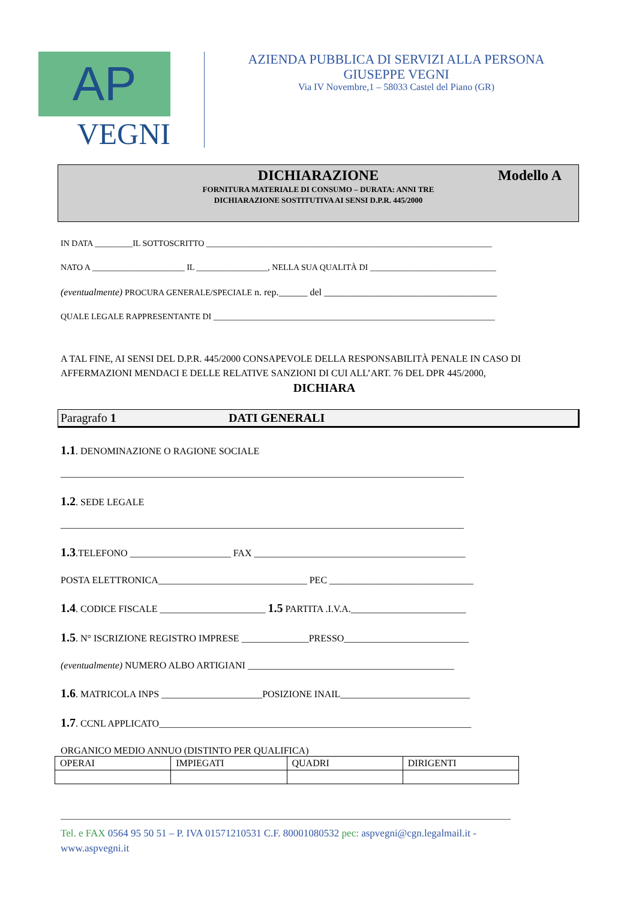AP
VEGNI
AZIENDA PUBBLICA DI SERVIZI ALLA PERSONA
GIUSEPPE VEGNI
Via IV Novembre,1 – 58033 Castel del Piano (GR)
DICHIARAZIONE
Modello A
FORNITURA MATERIALE DI CONSUMO – DURATA: ANNI TRE
DICHIARAZIONE SOSTITUTIVA AI SENSI D.P.R. 445/2000
IN DATA _________IL SOTTOSCRITTO ____________________________________________________________________
NATO A ______________________ IL _________________, NELLA SUA QUALITÀ DI ______________________________
(eventualmente) PROCURA GENERALE/SPECIALE n. rep.______ del ____________________________________
QUALE LEGALE RAPPRESENTANTE DI ___________________________________________________________________
A TAL FINE, AI SENSI DEL D.P.R. 445/2000 CONSAPEVOLE DELLA RESPONSABILITÀ PENALE IN CASO DI AFFERMAZIONI MENDACI E DELLE RELATIVE SANZIONI DI CUI ALL’ART. 76 DEL DPR 445/2000,
DICHIARA
Paragrafo 1 DATI GENERALI
1.1. DENOMINAZIONE O RAGIONE SOCIALE
____________________________________________________________________________________
1.2. SEDE LEGALE
____________________________________________________________________________________
1.3.TELEFONO _____________________ FAX ____________________________________________
POSTA ELETTRONICA_______________________________ PEC ______________________________
1.4. CODICE FISCALE ______________________ 1.5 PARTITA .I.V.A.________________________
1.5. N° ISCRIZIONE REGISTRO IMPRESE ______________PRESSO__________________________
(eventualmente) NUMERO ALBO ARTIGIANI ___________________________________________
1.6. MATRICOLA INPS _____________________POSIZIONE INAIL___________________________
1.7. CCNL APPLICATO_________________________________________________________________
ORGANICO MEDIO ANNUO (DISTINTO PER QUALIFICA)
| OPERAI | IMPIEGATI | QUADRI | DIRIGENTI |
Tel. e FAX 0564 95 50 51 – P. IVA 01571210531 C.F. 80001080532 pec: aspvegni@cgn.legalmail.it - www.aspvegni.it